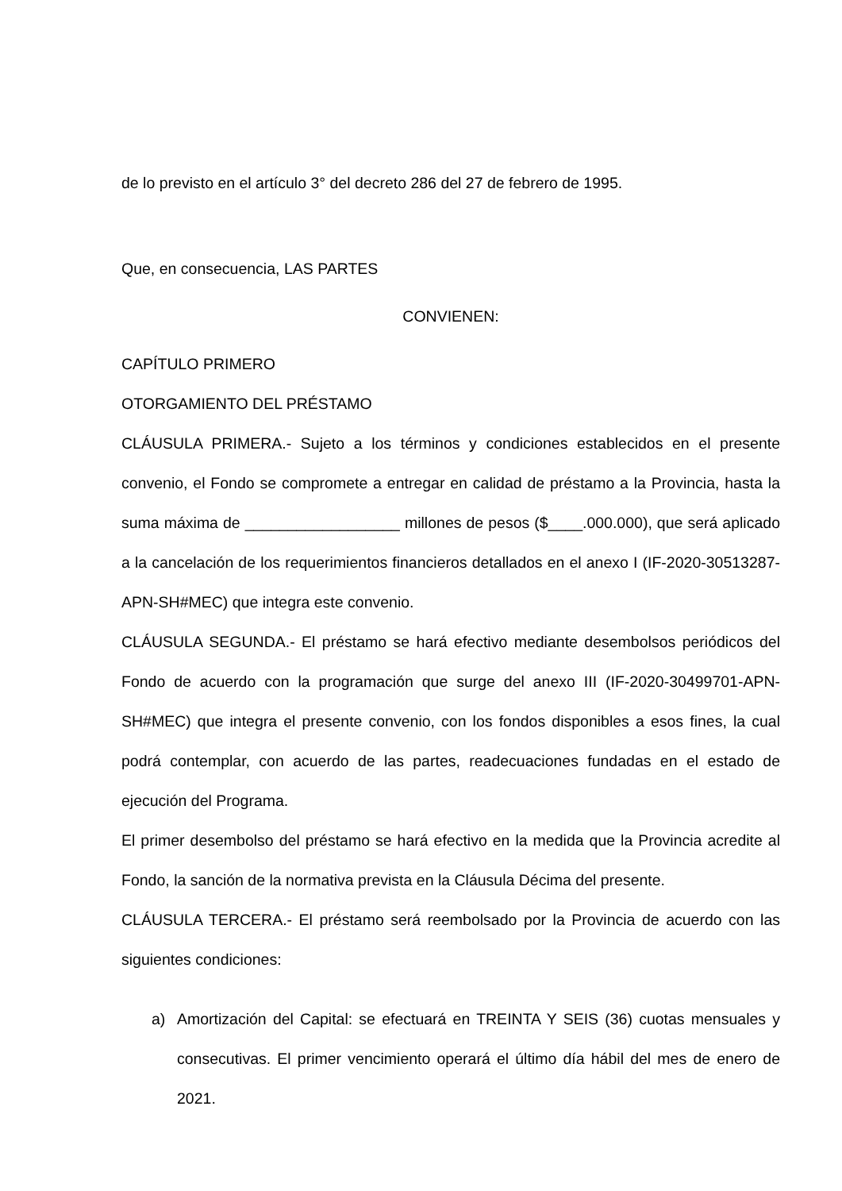de lo previsto en el artículo 3° del decreto 286 del 27 de febrero de 1995.
Que, en consecuencia, LAS PARTES
CONVIENEN:
CAPÍTULO PRIMERO
OTORGAMIENTO DEL PRÉSTAMO
CLÁUSULA PRIMERA.- Sujeto a los términos y condiciones establecidos en el presente convenio, el Fondo se compromete a entregar en calidad de préstamo a la Provincia, hasta la suma máxima de __________________ millones de pesos ($____.000.000), que será aplicado a la cancelación de los requerimientos financieros detallados en el anexo I (IF-2020-30513287-APN-SH#MEC) que integra este convenio.
CLÁUSULA SEGUNDA.- El préstamo se hará efectivo mediante desembolsos periódicos del Fondo de acuerdo con la programación que surge del anexo III (IF-2020-30499701-APN-SH#MEC) que integra el presente convenio, con los fondos disponibles a esos fines, la cual podrá contemplar, con acuerdo de las partes, readecuaciones fundadas en el estado de ejecución del Programa.
El primer desembolso del préstamo se hará efectivo en la medida que la Provincia acredite al Fondo, la sanción de la normativa prevista en la Cláusula Décima del presente.
CLÁUSULA TERCERA.- El préstamo será reembolsado por la Provincia de acuerdo con las siguientes condiciones:
a) Amortización del Capital: se efectuará en TREINTA Y SEIS (36) cuotas mensuales y consecutivas. El primer vencimiento operará el último día hábil del mes de enero de 2021.